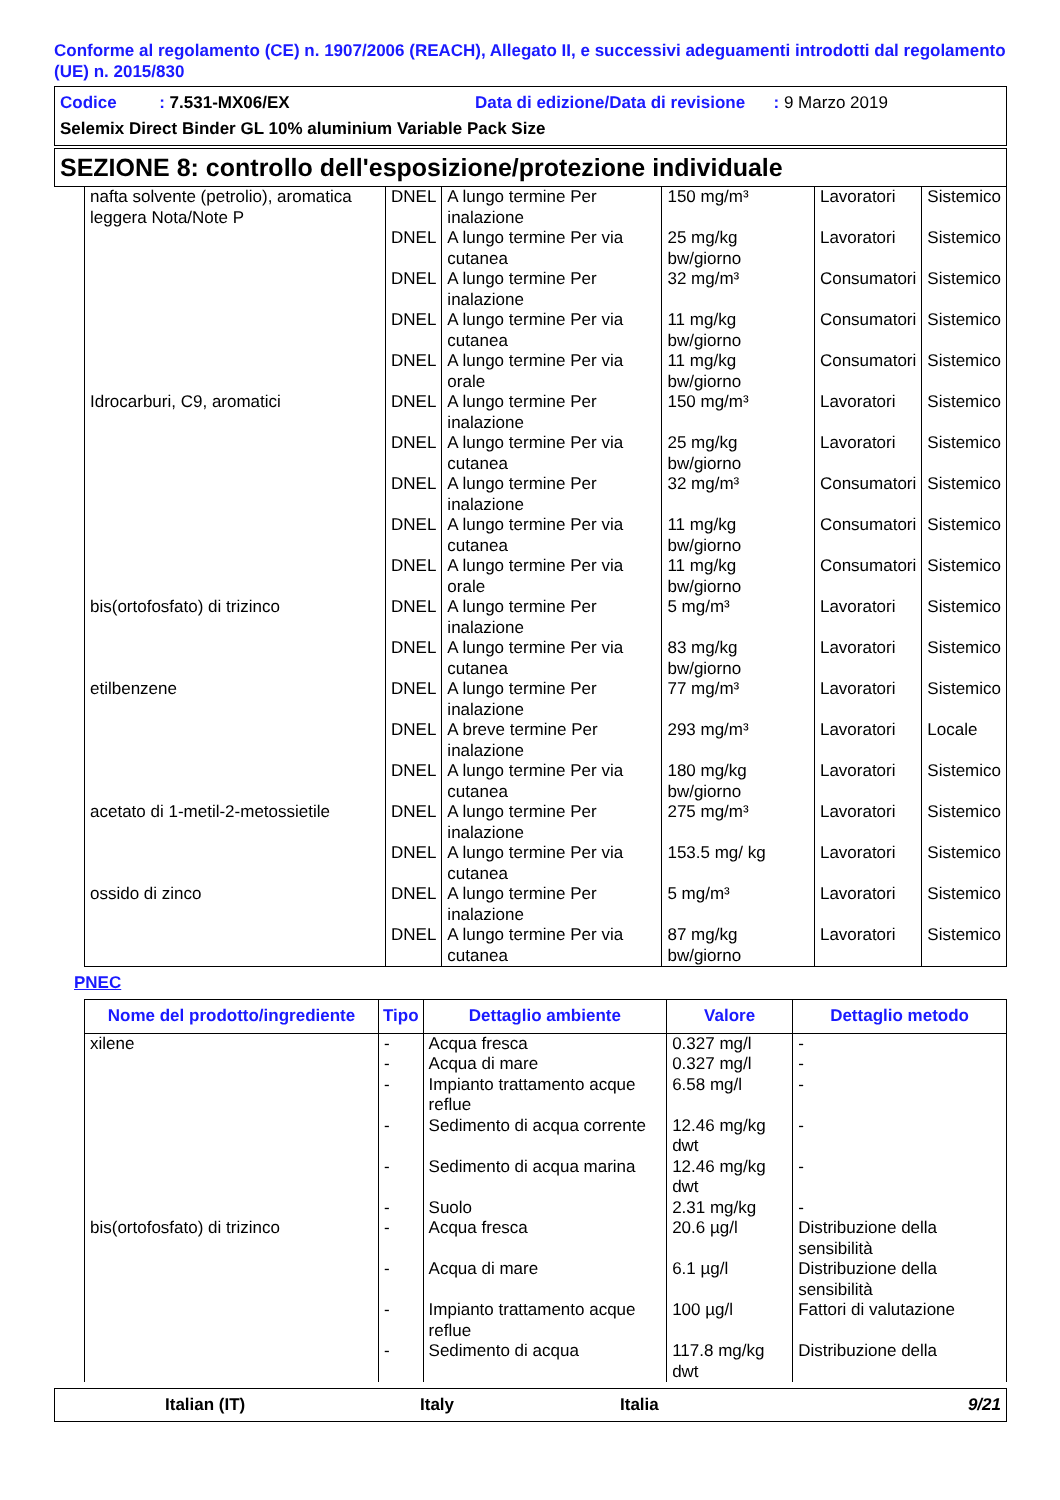Conforme al regolamento (CE) n. 1907/2006 (REACH), Allegato II, e successivi adeguamenti introdotti dal regolamento (UE) n. 2015/830
Codice : 7.531-MX06/EX Data di edizione/Data di revisione : 9 Marzo 2019
Selemix Direct Binder GL 10% aluminium Variable Pack Size
SEZIONE 8: controllo dell'esposizione/protezione individuale
| nafta solvente (petrolio), aromatica leggera Nota/Note P | DNEL | A lungo termine Per inalazione | 150 mg/m³ | Lavoratori | Sistemico |
| | DNEL | A lungo termine Per via cutanea | 25 mg/kg bw/giorno | Lavoratori | Sistemico |
| | DNEL | A lungo termine Per inalazione | 32 mg/m³ | Consumatori | Sistemico |
| | DNEL | A lungo termine Per via cutanea | 11 mg/kg bw/giorno | Consumatori | Sistemico |
| | DNEL | A lungo termine Per via orale | 11 mg/kg bw/giorno | Consumatori | Sistemico |
| Idrocarburi, C9, aromatici | DNEL | A lungo termine Per inalazione | 150 mg/m³ | Lavoratori | Sistemico |
| | DNEL | A lungo termine Per via cutanea | 25 mg/kg bw/giorno | Lavoratori | Sistemico |
| | DNEL | A lungo termine Per inalazione | 32 mg/m³ | Consumatori | Sistemico |
| | DNEL | A lungo termine Per via cutanea | 11 mg/kg bw/giorno | Consumatori | Sistemico |
| | DNEL | A lungo termine Per via orale | 11 mg/kg bw/giorno | Consumatori | Sistemico |
| bis(ortofosfato) di trizinco | DNEL | A lungo termine Per inalazione | 5 mg/m³ | Lavoratori | Sistemico |
| | DNEL | A lungo termine Per via cutanea | 83 mg/kg bw/giorno | Lavoratori | Sistemico |
| etilbenzene | DNEL | A lungo termine Per inalazione | 77 mg/m³ | Lavoratori | Sistemico |
| | DNEL | A breve termine Per inalazione | 293 mg/m³ | Lavoratori | Locale |
| | DNEL | A lungo termine Per via cutanea | 180 mg/kg bw/giorno | Lavoratori | Sistemico |
| acetato di 1-metil-2-metossietile | DNEL | A lungo termine Per inalazione | 275 mg/m³ | Lavoratori | Sistemico |
| | DNEL | A lungo termine Per via cutanea | 153.5 mg/ kg | Lavoratori | Sistemico |
| ossido di zinco | DNEL | A lungo termine Per inalazione | 5 mg/m³ | Lavoratori | Sistemico |
| | DNEL | A lungo termine Per via cutanea | 87 mg/kg bw/giorno | Lavoratori | Sistemico |
PNEC
| Nome del prodotto/ingrediente | Tipo | Dettaglio ambiente | Valore | Dettaglio metodo |
| --- | --- | --- | --- | --- |
| xilene | - | Acqua fresca | 0.327 mg/l | - |
| | - | Acqua di mare | 0.327 mg/l | - |
| | - | Impianto trattamento acque reflue | 6.58 mg/l | - |
| | - | Sedimento di acqua corrente | 12.46 mg/kg dwt | - |
| | - | Sedimento di acqua marina | 12.46 mg/kg dwt | - |
| | - | Suolo | 2.31 mg/kg | - |
| bis(ortofosfato) di trizinco | - | Acqua fresca | 20.6 µg/l | Distribuzione della sensibilità |
| | - | Acqua di mare | 6.1 µg/l | Distribuzione della sensibilità |
| | - | Impianto trattamento acque reflue | 100 µg/l | Fattori di valutazione |
| | - | Sedimento di acqua | 117.8 mg/kg dwt | Distribuzione della |
Italian (IT) Italy Italia 9/21